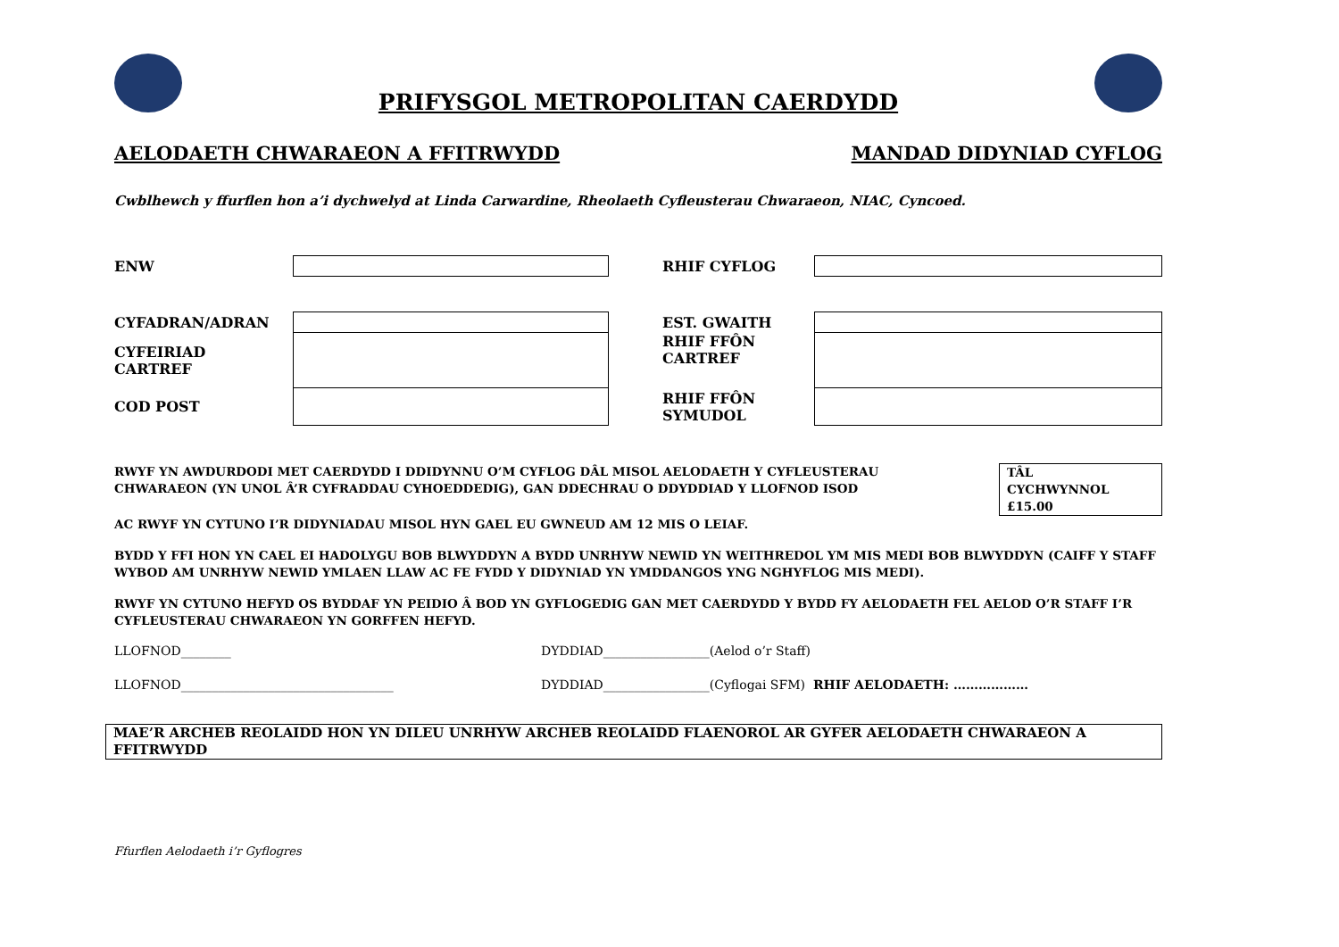PRIFYSGOL METROPOLITAN CAERDYDD
AELODAETH CHWARAEON A FFITRWYDD MANDAD DIDYNIAD CYFLOG
Cwblhewch y ffurflen hon a’i dychwelyd at Linda Carwardine, Rheolaeth Cyfleusterau Chwaraeon, NIAC, Cyncoed.
| ENW | | RHIF CYFLOG | |
| CYFADRAN/ADRAN | | EST. GWAITH | |
| CYFEIRIAD CARTREF | | RHIF FFÔN CARTREF | |
| COD POST | | RHIF FFÔN SYMUDOL | |
RWYF YN AWDURDODI MET CAERDYDD I DDIDYNNU O’M CYFLOG DÂL MISOL AELODAETH Y CYFLEUSTERAU
CHWARAEON (YN UNOL Â’R CYFRADDAU CYHOEDDEDIG), GAN DDECHRAU O DDYDDIAD Y LLOFNOD ISOD
TÂL
CYCHWYNNOL
£15.00
AC RWYF YN CYTUNO I’R DIDYNIADAU MISOL HYN GAEL EU GWNEUD AM 12 MIS O LEIAF.
BYDD Y FFI HON YN CAEL EI HADOLYGU BOB BLWYDDYN A BYDD UNRHYW NEWID YN WEITHREDOL YM MIS MEDI BOB BLWYDDYN (CAIFF Y STAFF WYBOD AM UNRHYW NEWID YMLAEN LLAW AC FE FYDD Y DIDYNIAD YN YMDDANGOS YNG NGHYFLOG MIS MEDI).
RWYF YN CYTUNO HEFYD OS BYDDAF YN PEIDIO Â BOD YN GYFLOGEDIG GAN MET CAERDYDD Y BYDD FY AELODAETH FEL AELOD O’R STAFF I’R CYFLEUSTERAU CHWARAEON YN GORFFEN HEFYD.
LLOFNOD________ DYDDIAD_________________(Aelod o’r Staff)
LLOFNOD__________________________________ DYDDIAD_________________(Cyflogai SFM) RHIF AELODAETH: ………………
MAE’R ARCHEB REOLAIDD HON YN DILEU UNRHYW ARCHEB REOLAIDD FLAENOROL AR GYFER AELODAETH CHWARAEON A FFITRWYDD
Ffurflen Aelodaeth i’r Gyflogres